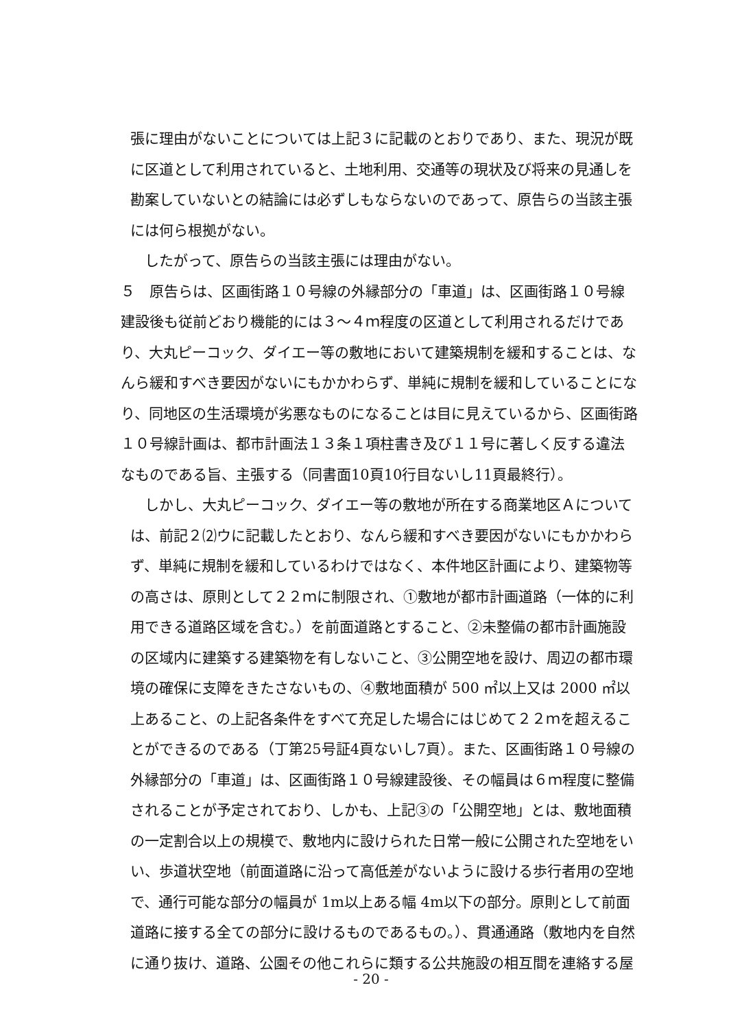張に理由がないことについては上記３に記載のとおりであり、また、現況が既に区道として利用されていると、土地利用、交通等の現状及び将来の見通しを勘案していないとの結論には必ずしもならないのであって、原告らの当該主張には何ら根拠がない。
したがって、原告らの当該主張には理由がない。
５　原告らは、区画街路１０号線の外縁部分の「車道」は、区画街路１０号線建設後も従前どおり機能的には３～４ｍ程度の区道として利用されるだけであり、大丸ピーコック、ダイエー等の敷地において建築規制を緩和することは、なんら緩和すべき要因がないにもかかわらず、単純に規制を緩和していることになり、同地区の生活環境が劣悪なものになることは目に見えているから、区画街路１０号線計画は、都市計画法１３条１項柱書き及び１１号に著しく反する違法なものである旨、主張する（同書面10頁10行目ないし11頁最終行）。
しかし、大丸ピーコック、ダイエー等の敷地が所在する商業地区Ａについては、前記２⑵ウに記載したとおり、なんら緩和すべき要因がないにもかかわらず、単純に規制を緩和しているわけではなく、本件地区計画により、建築物等の高さは、原則として２２ｍに制限され、①敷地が都市計画道路（一体的に利用できる道路区域を含む。）を前面道路とすること、②未整備の都市計画施設の区域内に建築する建築物を有しないこと、③公開空地を設け、周辺の都市環境の確保に支障をきたさないもの、④敷地面積が 500 ㎡以上又は 2000 ㎡以上あること、の上記各条件をすべて充足した場合にはじめて２２ｍを超えることができるのである（丁第25号証4頁ないし7頁）。また、区画街路１０号線の外縁部分の「車道」は、区画街路１０号線建設後、その幅員は６ｍ程度に整備されることが予定されており、しかも、上記③の「公開空地」とは、敷地面積の一定割合以上の規模で、敷地内に設けられた日常一般に公開された空地をいい、歩道状空地（前面道路に沿って高低差がないように設ける歩行者用の空地で、通行可能な部分の幅員が 1m以上ある幅 4m以下の部分。原則として前面道路に接する全ての部分に設けるものであるもの。）、貫通通路（敷地内を自然に通り抜け、道路、公園その他これらに類する公共施設の相互間を連絡する屋
- 20 -